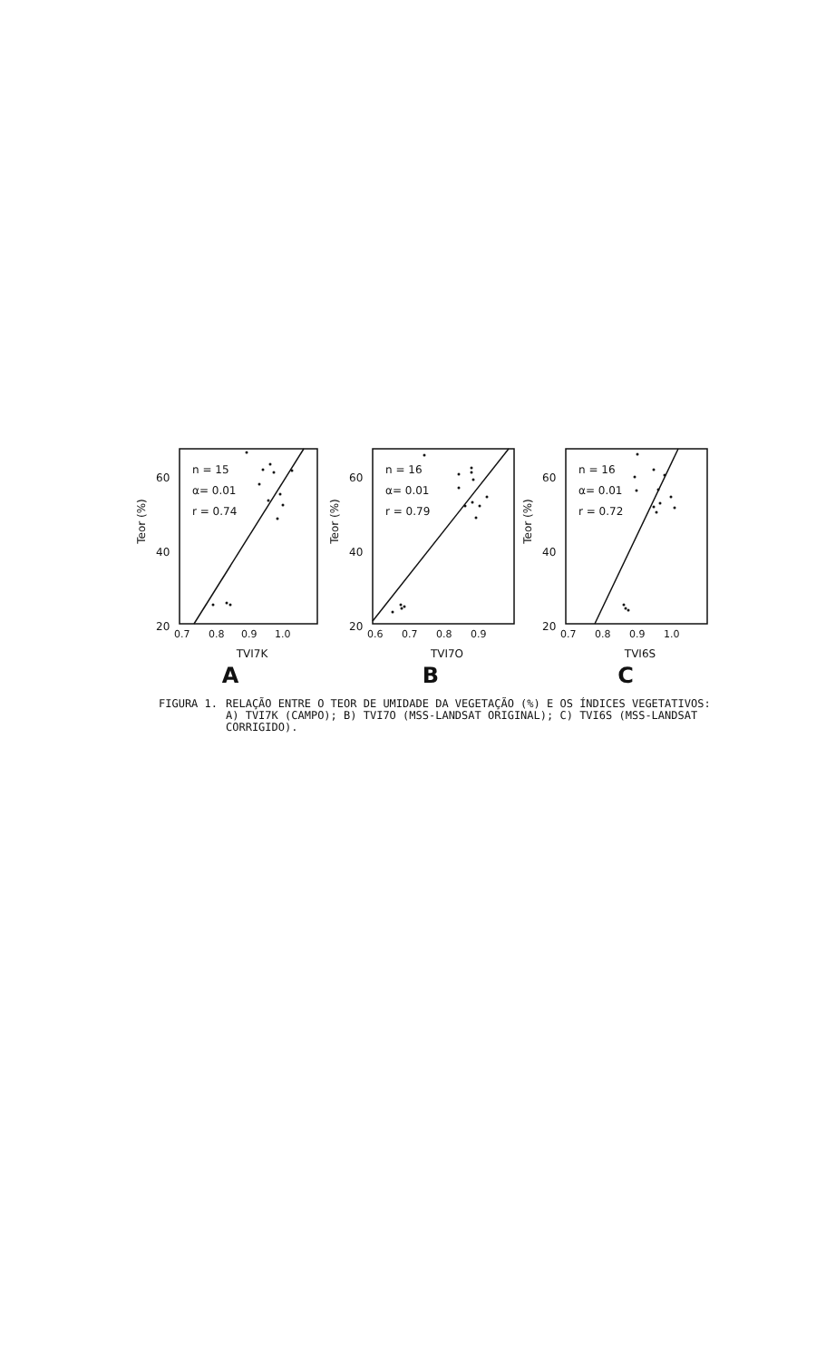Teor (%)
60
40
20
n = 15
α= 0.01
r = 0.74
0.7
0.8
0.9
1.0
TVI7K
A
Teor (%)
60
40
20
n = 16
α= 0.01
r = 0.79
0.6
0.7
0.8
0.9
TVI7O
B
Teor (%)
60
40
20
n = 16
α= 0.01
r = 0.72
0.7
0.8
0.9
1.0
TVI6S
C
FIGURA 1. RELAÇÃO ENTRE O TEOR DE UMIDADE DA VEGETAÇÃO (%) E OS ÍNDICES VEGETATIVOS:
A) TVI7K (CAMPO); B) TVI7O (MSS-LANDSAT ORIGINAL); C) TVI6S (MSS-LANDSAT
CORRIGIDO).